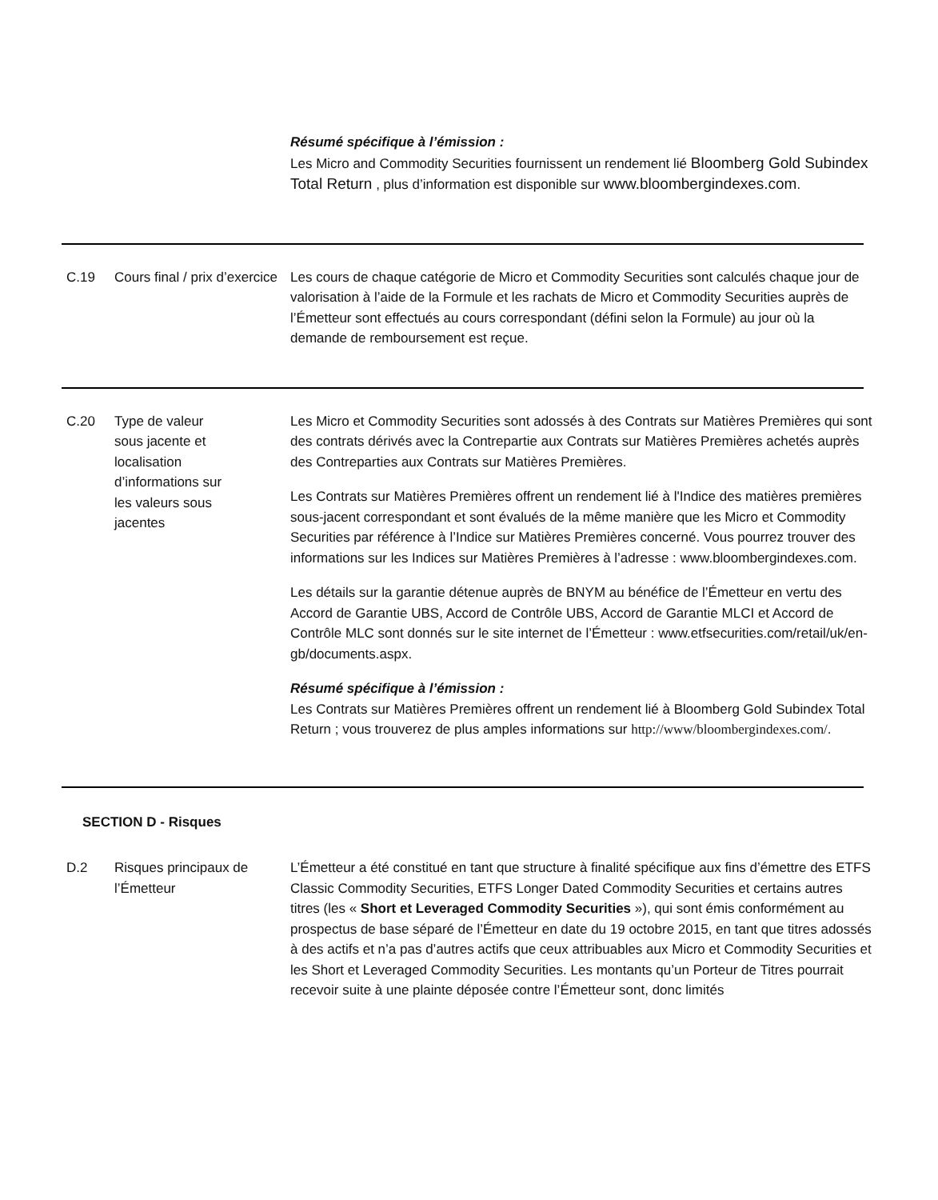Résumé spécifique à l’émission :
Les Micro and Commodity Securities fournissent un rendement lié Bloomberg Gold Subindex Total Return , plus d’information est disponible sur www.bloombergindexes.com.
C.19 Cours final / prix d’exercice
Les cours de chaque catégorie de Micro et Commodity Securities sont calculés chaque jour de valorisation à l’aide de la Formule et les rachats de Micro et Commodity Securities auprès de l’Émetteur sont effectués au cours correspondant (défini selon la Formule) au jour où la demande de remboursement est reçue.
C.20 Type de valeur
sous jacente et
localisation
d’informations sur
les valeurs sous
jacentes
Les Micro et Commodity Securities sont adossés à des Contrats sur Matières Premières qui sont des contrats dérivés avec la Contrepartie aux Contrats sur Matières Premières achetés auprès des Contreparties aux Contrats sur Matières Premières.
Les Contrats sur Matières Premières offrent un rendement lié à l'Indice des matières premières sous-jacent correspondant et sont évalués de la même manière que les Micro et Commodity Securities par référence à l’Indice sur Matières Premières concerné. Vous pourrez trouver des informations sur les Indices sur Matières Premières à l’adresse : www.bloombergindexes.com.
Les détails sur la garantie détenue auprès de BNYM au bénéfice de l’Émetteur en vertu des Accord de Garantie UBS, Accord de Contrôle UBS, Accord de Garantie MLCI et Accord de Contrôle MLC sont donnés sur le site internet de l’Émetteur : www.etfsecurities.com/retail/uk/en-gb/documents.aspx.
Résumé spécifique à l’émission :
Les Contrats sur Matières Premières offrent un rendement lié à Bloomberg Gold Subindex Total Return ; vous trouverez de plus amples informations sur http://www/bloombergindexes.com/.
SECTION D - Risques
D.2 Risques principaux de l’Émetteur
L’Émetteur a été constitué en tant que structure à finalité spécifique aux fins d’émettre des ETFS Classic Commodity Securities, ETFS Longer Dated Commodity Securities et certains autres titres (les « Short et Leveraged Commodity Securities »), qui sont émis conformément au prospectus de base séparé de l’Émetteur en date du 19 octobre 2015, en tant que titres adossés à des actifs et n’a pas d’autres actifs que ceux attribuables aux Micro et Commodity Securities et les Short et Leveraged Commodity Securities. Les montants qu’un Porteur de Titres pourrait recevoir suite à une plainte déposée contre l’Émetteur sont, donc limités